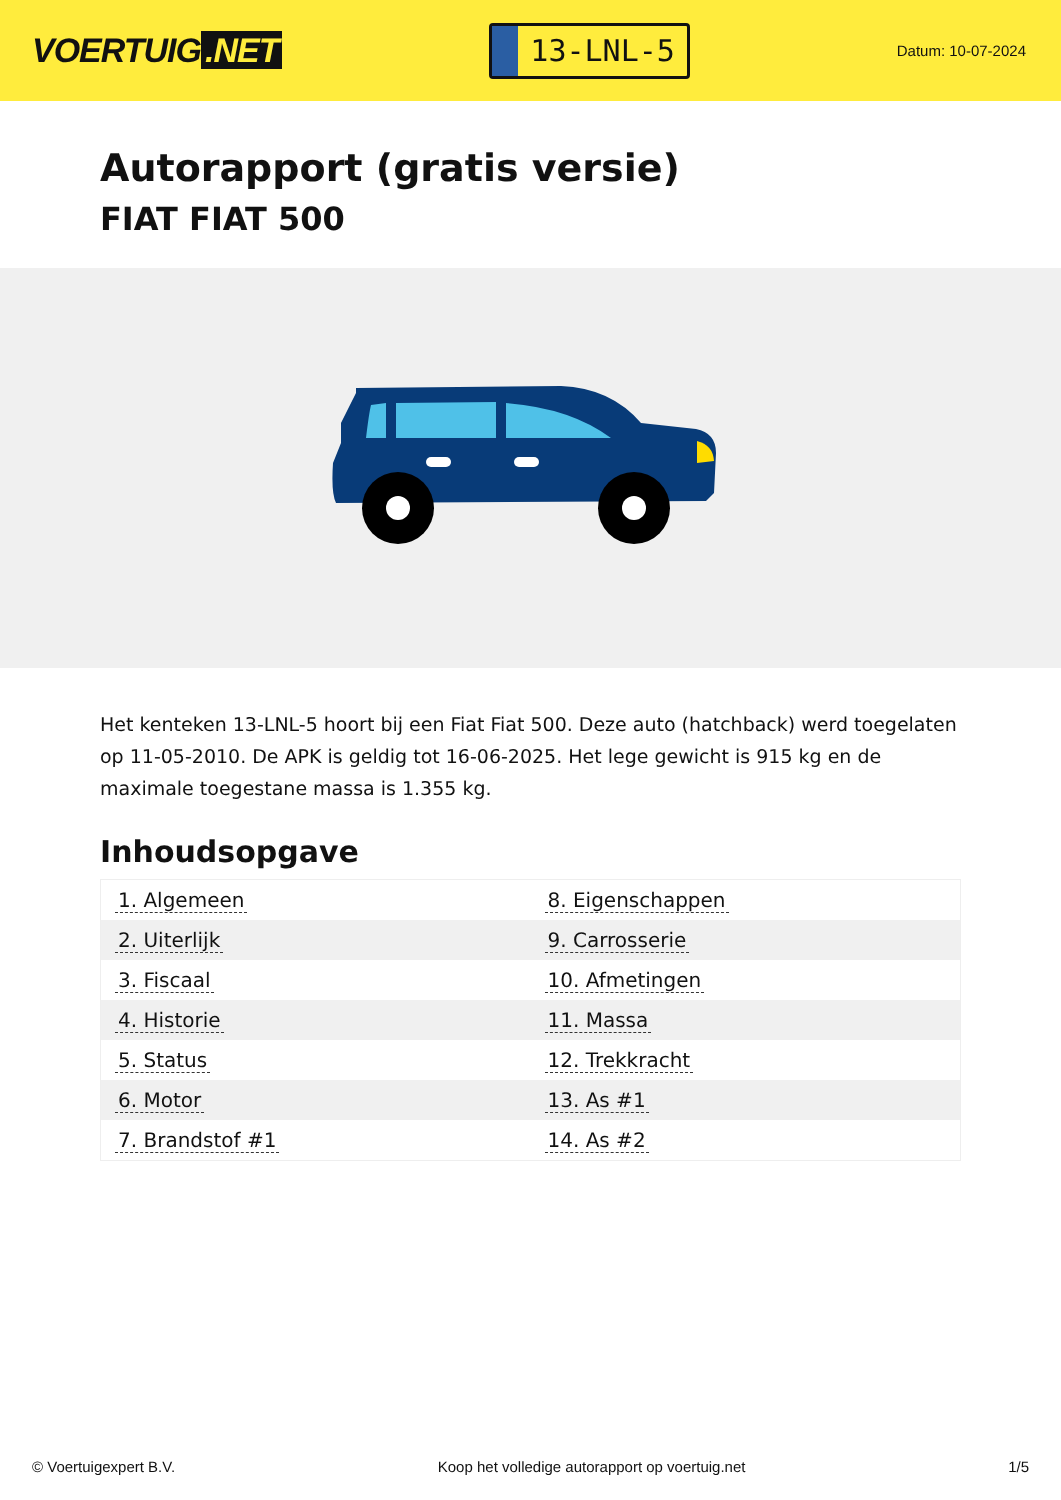VOERTUIG.NET
13-LNL-5
Datum: 10-07-2024
Autorapport (gratis versie)
FIAT FIAT 500
Het kenteken 13-LNL-5 hoort bij een Fiat Fiat 500. Deze auto (hatchback) werd toegelaten op 11-05-2010. De APK is geldig tot 16-06-2025. Het lege gewicht is 915 kg en de maximale toegestane massa is 1.355 kg.
Inhoudsopgave
| 1. Algemeen | 8. Eigenschappen |
| 2. Uiterlijk | 9. Carrosserie |
| 3. Fiscaal | 10. Afmetingen |
| 4. Historie | 11. Massa |
| 5. Status | 12. Trekkracht |
| 6. Motor | 13. As #1 |
| 7. Brandstof #1 | 14. As #2 |
© Voertuigexpert B.V. Koop het volledige autorapport op voertuig.net 1/5